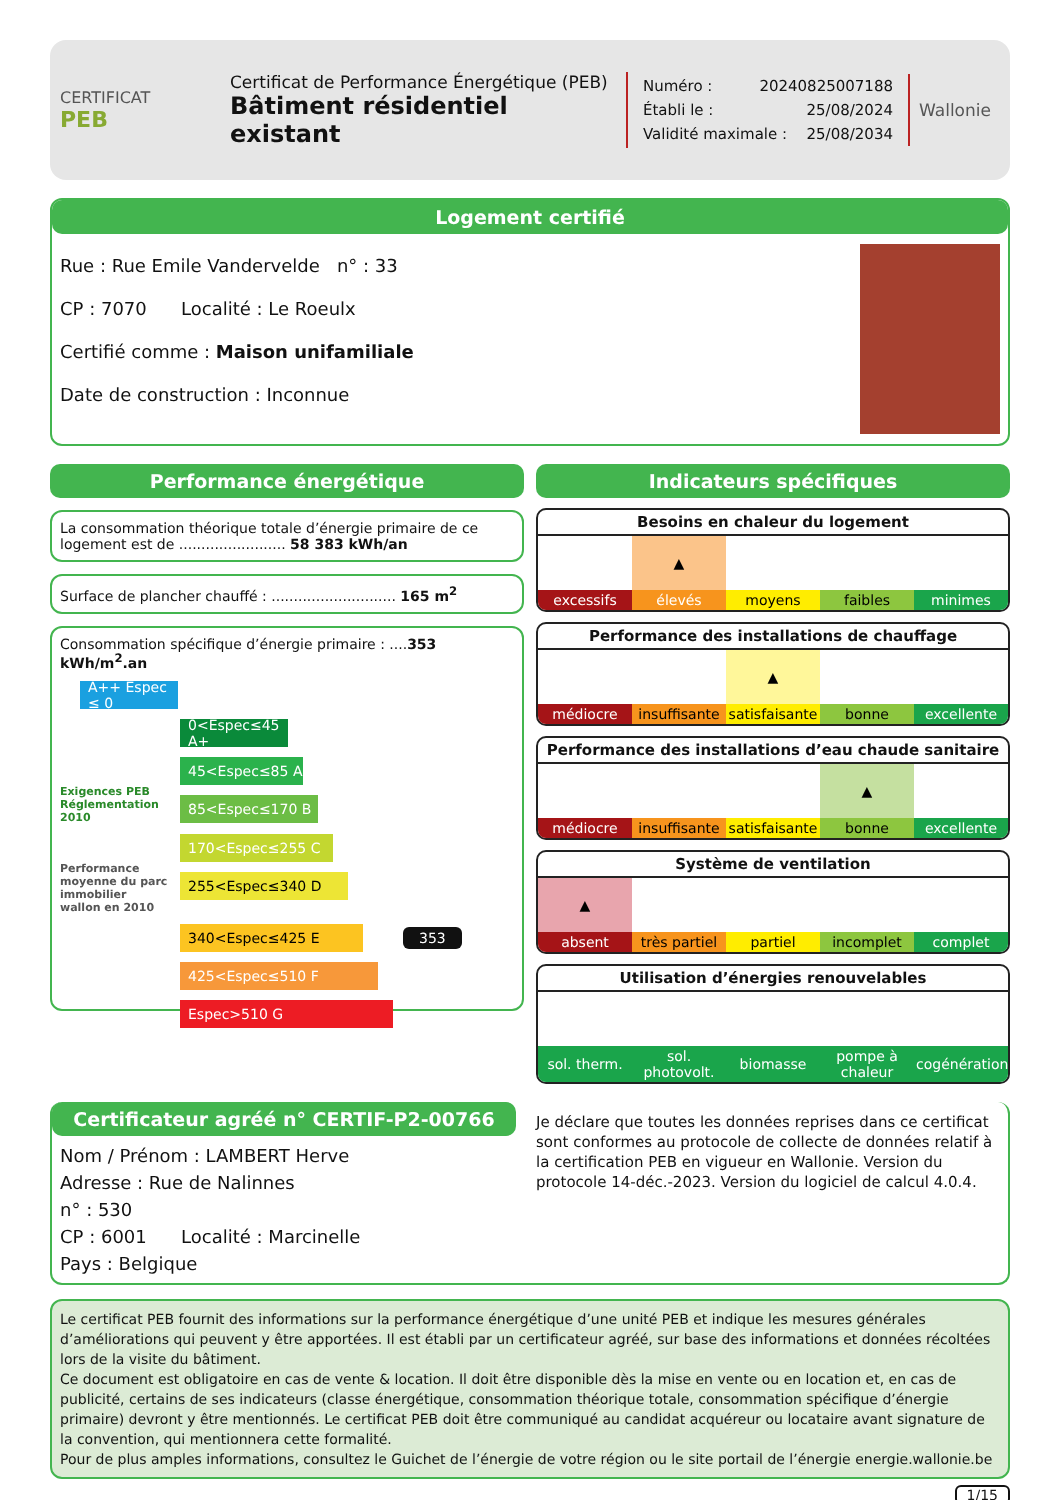CERTIFICAT
PEB
Certificat de Performance Énergétique (PEB)
Bâtiment résidentiel existant
Numéro : 20240825007188
Établi le : 25/08/2024
Validité maximale : 25/08/2034
Wallonie
Logement certifié
Rue : Rue Emile Vandervelde n° : 33
CP : 7070 Localité : Le Roeulx
Certifié comme : Maison unifamiliale
Date de construction : Inconnue
Performance énergétique
La consommation théorique totale d’énergie primaire de ce logement est de ........................ 58 383 kWh/an
Surface de plancher chauffé : ............................ 165 m<sup>2</sup>
Consommation spécifique d’énergie primaire : ....353 kWh/m<sup>2</sup>.an
A++ Espec ≤ 0
0<Espec≤45 A+
45<Espec≤85 A
Exigences PEB Réglementation 2010
85<Espec≤170 B
170<Espec≤255 C
Performance moyenne du parc immobilier wallon en 2010
255<Espec≤340 D
340<Espec≤425 E
353
425<Espec≤510 F
Espec>510 G
Indicateurs spécifiques
Besoins en chaleur du logement
| | ▲ | | | |
| excessifs | élevés | moyens | faibles | minimes |
Performance des installations de chauffage
| | | ▲ | | |
| médiocre | insuffisante | satisfaisante | bonne | excellente |
Performance des installations d’eau chaude sanitaire
| | | | ▲ | |
| médiocre | insuffisante | satisfaisante | bonne | excellente |
Système de ventilation
| ▲ | | | | |
| absent | très partiel | partiel | incomplet | complet |
Utilisation d’énergies renouvelables
| sol. therm. | sol. photovolt. | biomasse | pompe à chaleur | cogénération |
Certificateur agréé n° CERTIF-P2-00766
Nom / Prénom : LAMBERT Herve
Adresse : Rue de Nalinnes
n° : 530
CP : 6001 Localité : Marcinelle
Pays : Belgique
Je déclare que toutes les données reprises dans ce certificat sont conformes au protocole de collecte de données relatif à la certification PEB en vigueur en Wallonie. Version du protocole 14-déc.-2023. Version du logiciel de calcul 4.0.4.
Le certificat PEB fournit des informations sur la performance énergétique d’une unité PEB et indique les mesures générales d’améliorations qui peuvent y être apportées. Il est établi par un certificateur agréé, sur base des informations et données récoltées lors de la visite du bâtiment.
Ce document est obligatoire en cas de vente & location. Il doit être disponible dès la mise en vente ou en location et, en cas de publicité, certains de ses indicateurs (classe énergétique, consommation théorique totale, consommation spécifique d’énergie primaire) devront y être mentionnés. Le certificat PEB doit être communiqué au candidat acquéreur ou locataire avant signature de la convention, qui mentionnera cette formalité.
Pour de plus amples informations, consultez le Guichet de l’énergie de votre région ou le site portail de l’énergie energie.wallonie.be
1/15